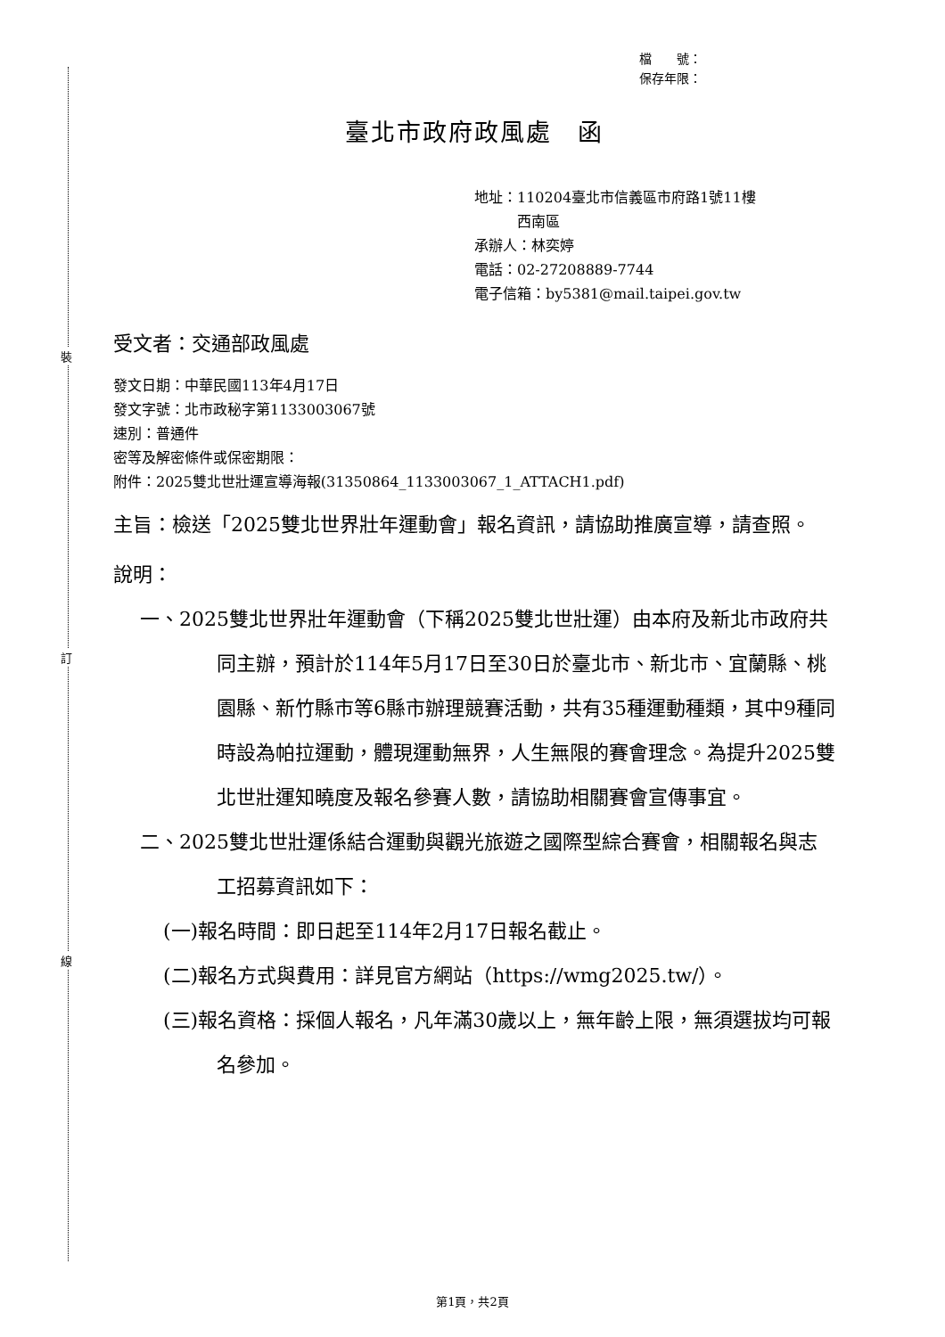裝
訂
線
檔　　號：
保存年限：
臺北市政府政風處　函
地址：110204臺北市信義區市府路1號11樓
　　　西南區
承辦人：林奕婷
電話：02-27208889-7744
電子信箱：by5381@mail.taipei.gov.tw
受文者：交通部政風處
發文日期：中華民國113年4月17日
發文字號：北市政秘字第1133003067號
速別：普通件
密等及解密條件或保密期限：
附件：2025雙北世壯運宣導海報(31350864_1133003067_1_ATTACH1.pdf)
主旨：檢送「2025雙北世界壯年運動會」報名資訊，請協助推廣宣導，請查照。
說明：
一、2025雙北世界壯年運動會（下稱2025雙北世壯運）由本府及新北市政府共同主辦，預計於114年5月17日至30日於臺北市、新北市、宜蘭縣、桃園縣、新竹縣市等6縣市辦理競賽活動，共有35種運動種類，其中9種同時設為帕拉運動，體現運動無界，人生無限的賽會理念。為提升2025雙北世壯運知曉度及報名參賽人數，請協助相關賽會宣傳事宜。
二、2025雙北世壯運係結合運動與觀光旅遊之國際型綜合賽會，相關報名與志工招募資訊如下：
(一)報名時間：即日起至114年2月17日報名截止。
(二)報名方式與費用：詳見官方網站（https://wmg2025.tw/）。
(三)報名資格：採個人報名，凡年滿30歲以上，無年齡上限，無須選拔均可報名參加。
第1頁，共2頁